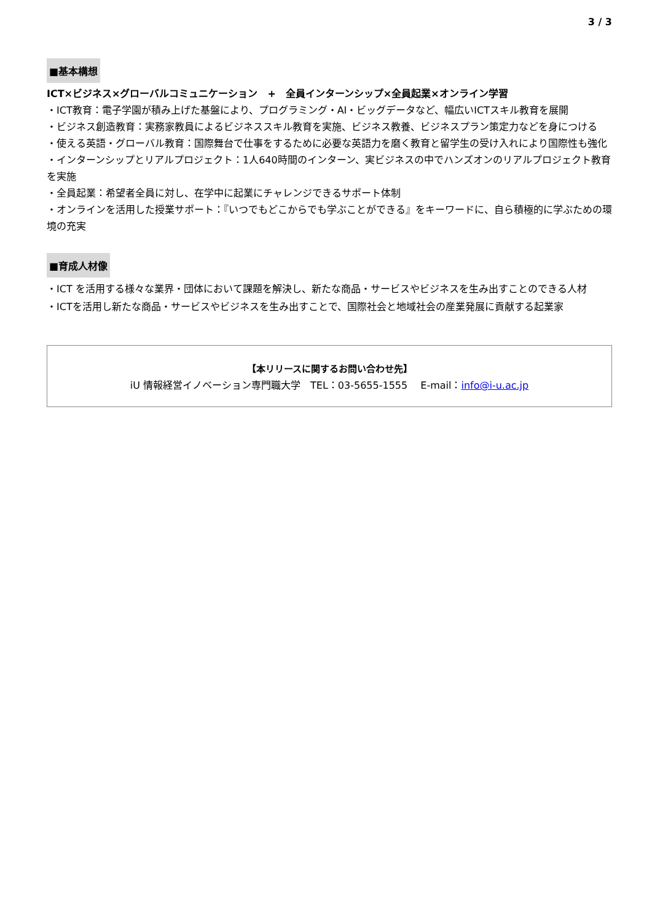3 / 3
■基本構想
ICT×ビジネス×グローバルコミュニケーション　+　全員インターンシップ×全員起業×オンライン学習
・ICT教育：電子学園が積み上げた基盤により、プログラミング・AI・ビッグデータなど、幅広いICTスキル教育を展開
・ビジネス創造教育：実務家教員によるビジネススキル教育を実施、ビジネス教養、ビジネスプラン策定力などを身につける
・使える英語・グローバル教育：国際舞台で仕事をするために必要な英語力を磨く教育と留学生の受け入れにより国際性も強化
・インターンシップとリアルプロジェクト：1人640時間のインターン、実ビジネスの中でハンズオンのリアルプロジェクト教育を実施
・全員起業：希望者全員に対し、在学中に起業にチャレンジできるサポート体制
・オンラインを活用した授業サポート：『いつでもどこからでも学ぶことができる』をキーワードに、自ら積極的に学ぶための環境の充実
■育成人材像
・ICT を活用する様々な業界・団体において課題を解決し、新たな商品・サービスやビジネスを生み出すことのできる人材
・ICTを活用し新たな商品・サービスやビジネスを生み出すことで、国際社会と地域社会の産業発展に貢献する起業家
【本リリースに関するお問い合わせ先】
iU 情報経営イノベーション専門職大学　TEL：03-5655-1555　 E-mail：info@i-u.ac.jp